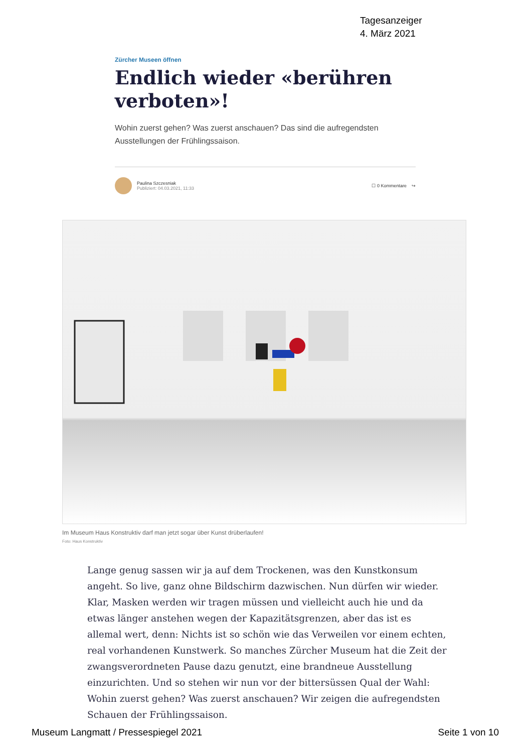Tagesanzeiger
4. März 2021
Zürcher Museen öffnen
Endlich wieder «berühren verboten»!
Wohin zuerst gehen? Was zuerst anschauen? Das sind die aufregendsten Ausstellungen der Frühlingssaison.
Paulina Szczesniak
Publiziert: 04.03.2021, 11:33
☐ 0 Kommentare ↪
Im Museum Haus Konstruktiv darf man jetzt sogar über Kunst drüberlaufen!
Foto: Haus Konstruktiv
Lange genug sassen wir ja auf dem Trockenen, was den Kunstkonsum angeht. So live, ganz ohne Bildschirm dazwischen. Nun dürfen wir wieder. Klar, Masken werden wir tragen müssen und vielleicht auch hie und da etwas länger anstehen wegen der Kapazitätsgrenzen, aber das ist es allemal wert, denn: Nichts ist so schön wie das Verweilen vor einem echten, real vorhandenen Kunstwerk. So manches Zürcher Museum hat die Zeit der zwangsverordneten Pause dazu genutzt, eine brandneue Ausstellung einzurichten. Und so stehen wir nun vor der bittersüssen Qual der Wahl: Wohin zuerst gehen? Was zuerst anschauen? Wir zeigen die aufregendsten Schauen der Frühlingssaison.
Museum Langmatt / Pressespiegel 2021 Seite 1 von 10